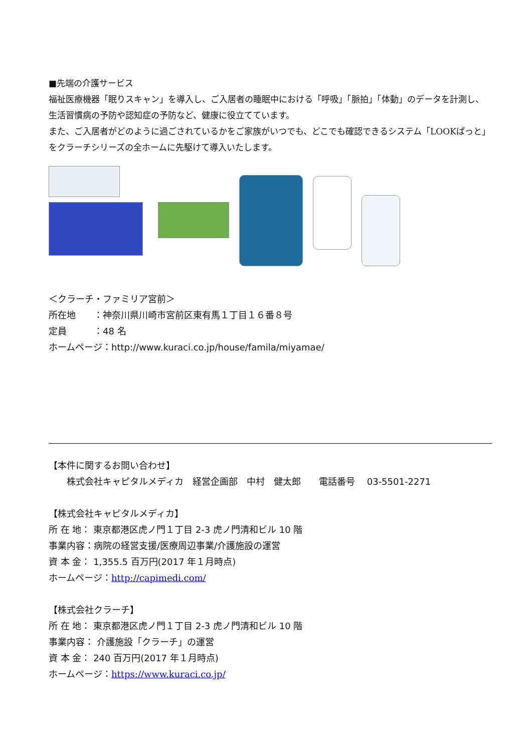■先端の介護サービス
福祉医療機器「眠りスキャン」を導入し、ご入居者の睡眠中における「呼吸」「脈拍」「体動」のデータを計測し、生活習慣病の予防や認知症の予防など、健康に役立てています。
また、ご入居者がどのように過ごされているかをご家族がいつでも、どこでも確認できるシステム「LOOKぱっと」をクラーチシリーズの全ホームに先駆けて導入いたします。
＜クラーチ・ファミリア宮前＞
所在地　　：神奈川県川崎市宮前区東有馬１丁目１６番８号
定員　　　：48 名
ホームページ：http://www.kuraci.co.jp/house/famila/miyamae/
【本件に関するお問い合わせ】
　　株式会社キャピタルメディカ　経営企画部　中村　健太郎　　電話番号　 03-5501-2271
【株式会社キャピタルメディカ】
所 在 地： 東京都港区虎ノ門１丁目 2-3 虎ノ門清和ビル 10 階
事業内容：病院の経営支援/医療周辺事業/介護施設の運営
資 本 金： 1,355.5 百万円(2017 年１月時点)
ホームページ：http://capimedi.com/
【株式会社クラーチ】
所 在 地： 東京都港区虎ノ門１丁目 2-3 虎ノ門清和ビル 10 階
事業内容： 介護施設「クラーチ」の運営
資 本 金： 240 百万円(2017 年１月時点)
ホームページ：https://www.kuraci.co.jp/